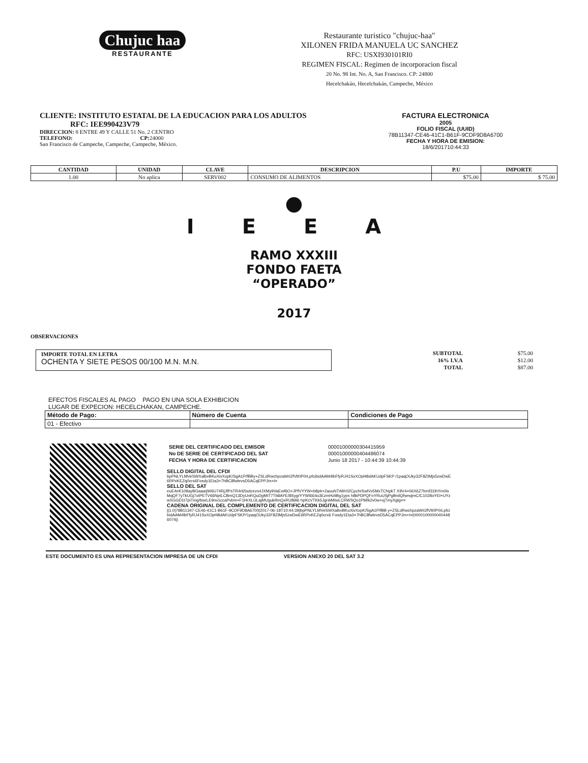Chujuc haa
RESTAURANTE
Restaurante turistico "chujuc-haa"
XILONEN FRIDA MANUELA UC SANCHEZ
RFC: USXI930101RI0
REGIMEN FISCAL: Regimen de incorporacion fiscal
20 No. 98 Int. No. A, San Francisco. CP: 24800
Hecelchakán, Hecelchakán, Campeche, México
CLIENTE: INSTITUTO ESTATAL DE LA EDUCACION PARA LOS ADULTOS
RFC: IEE990423V79
DIRECCION: 8 ENTRE 49 Y CALLE 51 No. 2 CENTRO
TELEFONO: CP: 24000
San Francisco de Campeche, Campeche, Campeche, México.
FACTURA ELECTRONICA
2005
FOLIO FISCAL (UUID)
78B11347-CE46-41C1-B61F-9CDF9D8A6700
FECHA Y HORA DE EMISION:
18/6/201710:44:33
| CANTIDAD | UNIDAD | CLAVE | DESCRIPCION | P.U | IMPORTE |
| --- | --- | --- | --- | --- | --- |
| 1.00 | No aplica | SERV002 | CONSUMO DE ALIMENTOS | $75.00 | $ 75.00 |
●
I E E A
RAMO XXXIII
FONDO FAETA
“OPERADO”
2017
OBSERVACIONES
IMPORTE TOTAL EN LETRA
OCHENTA Y SIETE PESOS 00/100 M.N. M.N.
| SUBTOTAL | $75.00 |
| 16% I.V.A | $12.00 |
| TOTAL | $87.00 |
EFECTOS FISCALES AL PAGO PAGO EN UNA SOLA EXHIBICION
LUGAR DE EXPECION: HECELCHAKAN, CAMPECHE.
| Método de Pago: | Número de Cuenta | Condiciones de Pago |
| --- | --- | --- |
| 01 - Efectivo | | |
| SERIE DEL CERTIFICADO DEL EMISOR | 00001000000304415959 |
| No DE SERIE DE CERTIFICADO DEL SAT | 00001000000404486074 |
| FECHA Y HORA DE CERTIFICACION | Junio 18 2017 - 10:44:39 10:44:39 |
SELLO DIGITAL DEL CFDI
bpPNLYLMVeSWXalbvBKuXivXxpK/SgA1P/fBBy+ZSLdRwchpzaWri2fVlt0P0rLpfcibidAAM4lbFfyRJ41SxXOpH8dAKUdpFSKP /1paqOUky32F8ZtMjs5zwDwE6RPxKEZq0crx6Fosdy1Eta3+7hBC8fwlevsD5ACqEPPJm+I=
SELLO DEL SAT
euE4eK109ayBGaaarjW6U74RjJfPsTR4r65sdcezs4JXMy9VaEwf6O+JPfVYYW+b8plr+2aouNTrM/r02CpchrSwlVv5MxTCNpkT X9V4+06X6Z7bmf31lhYm0lxMqQF7yTkUGj7xtPETV66NptLCBmQ13DyUnRQuDgMtT7Tb8AYE/8SygrYYWI664o3EzmHzliBg1yps h8kPDPQFnYRuUSjPgBnilQfsewjmC/C1028oYEl+UYzwXGGD1t7piTmg/bseLE9nv1ccaPvbm+F1HrXLULajMUgukIfmQxRU8lAb hpKcVTKk5JgnbMIwLCRWSQo1PM/k2v0w+xjTmyXglg==
CADENA ORIGINAL DEL COMPLEMENTO DE CERTIFICACION DIGITAL DEL SAT
||1.0|78B11347-CE46-41C1-B61F-9CDF9D8A6700|2017-06-18T10:44:39|bpPNLYLMVeSWXalbvBKuXivXxpK/SgA1P/fBB y+ZSLdRwchpzaWri2fVlt0P0rLpfcibidAAM4lbFfyRJ41SxXOpH8dAKUdpFSKP/1paqOUky32F8ZtMjs5zwDwE6RPxKEZq0crx6 Fosdy1Eta3+7hBC8fwlevsD5ACqEPPJm+I=|00001000000404486074||
ESTE DOCUMENTO ES UNA REPRESENTACION IMPRESA DE UN CFDI VERSION ANEXO 20 DEL SAT 3.2